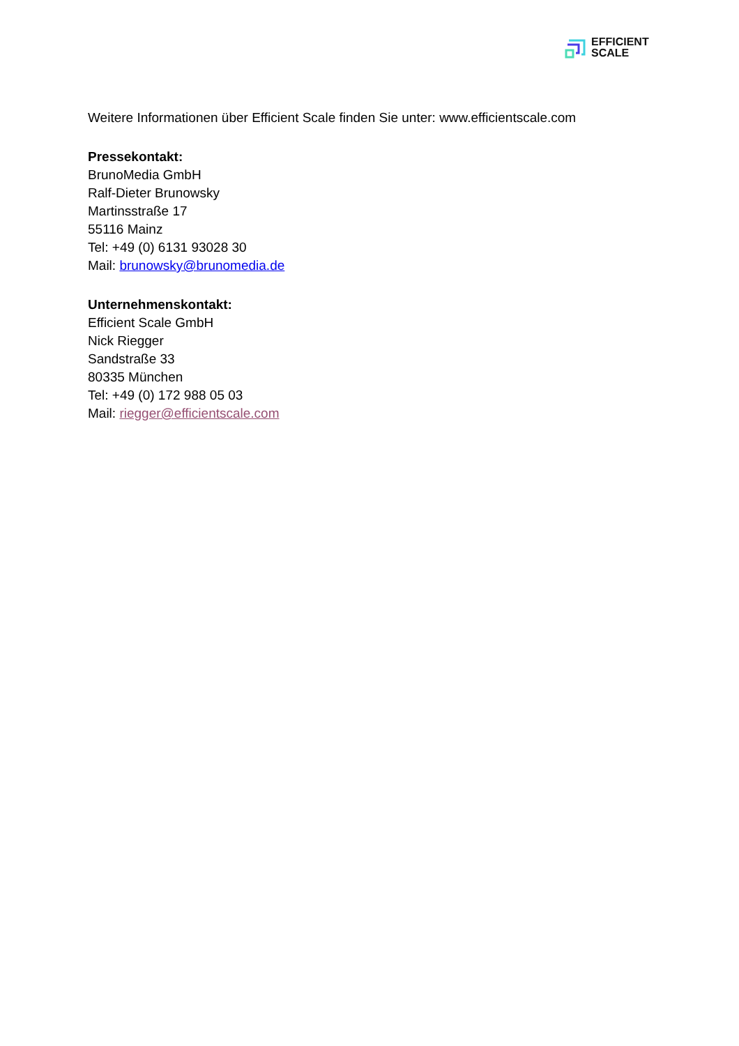EFFICIENT
SCALE
Weitere Informationen über Efficient Scale finden Sie unter: www.efficientscale.com
Pressekontakt:
BrunoMedia GmbH
Ralf-Dieter Brunowsky
Martinsstraße 17
55116 Mainz
Tel: +49 (0) 6131 93028 30
Mail: brunowsky@brunomedia.de
Unternehmenskontakt:
Efficient Scale GmbH
Nick Riegger
Sandstraße 33
80335 München
Tel: +49 (0) 172 988 05 03
Mail: riegger@efficientscale.com